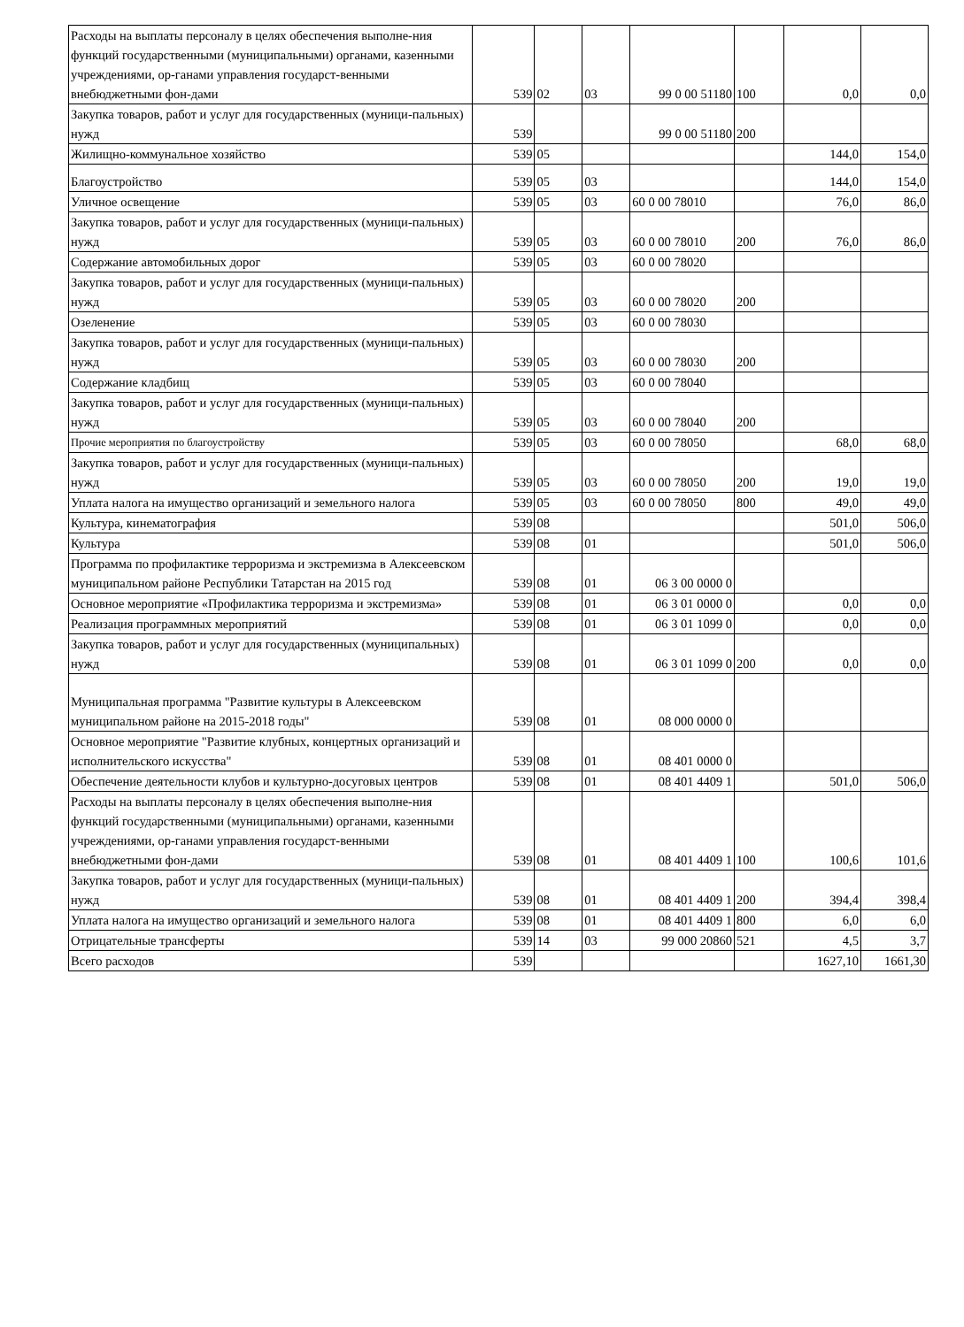| Расходы на выплаты персоналу в целях обеспечения выполне-ния функций государственными (муниципальными) органами, казенными учреждениями, ор-ганами управления государст-венными внебюджетными фон-дами | 539 | 02 | 03 | 99 0 00 51180 | 100 | 0,0 | 0,0 |
| Закупка товаров, работ и услуг для государственных (муници-пальных) нужд | 539 | | | 99 0 00 51180 | 200 | | |
| Жилищно-коммунальное хозяйство | 539 | 05 | | | | 144,0 | 154,0 |
| Благоустройство | 539 | 05 | 03 | | | 144,0 | 154,0 |
| Уличное освещение | 539 | 05 | 03 | 60 0 00 78010 | | 76,0 | 86,0 |
| Закупка товаров, работ и услуг для государственных (муници-пальных) нужд | 539 | 05 | 03 | 60 0 00 78010 | 200 | 76,0 | 86,0 |
| Содержание автомобильных дорог | 539 | 05 | 03 | 60 0 00 78020 | | | |
| Закупка товаров, работ и услуг для государственных (муници-пальных) нужд | 539 | 05 | 03 | 60 0 00 78020 | 200 | | |
| Озеленение | 539 | 05 | 03 | 60 0 00 78030 | | | |
| Закупка товаров, работ и услуг для государственных (муници-пальных) нужд | 539 | 05 | 03 | 60 0 00 78030 | 200 | | |
| Содержание кладбищ | 539 | 05 | 03 | 60 0 00 78040 | | | |
| Закупка товаров, работ и услуг для государственных (муници-пальных) нужд | 539 | 05 | 03 | 60 0 00 78040 | 200 | | |
| Прочие мероприятия по благоустройству | 539 | 05 | 03 | 60 0 00 78050 | | 68,0 | 68,0 |
| Закупка товаров, работ и услуг для государственных (муници-пальных) нужд | 539 | 05 | 03 | 60 0 00 78050 | 200 | 19,0 | 19,0 |
| Уплата налога на имущество организаций и земельного налога | 539 | 05 | 03 | 60 0 00 78050 | 800 | 49,0 | 49,0 |
| Культура, кинематография | 539 | 08 | | | | 501,0 | 506,0 |
| Культура | 539 | 08 | 01 | | | 501,0 | 506,0 |
| Программа по профилактике терроризма и экстремизма в Алексеевском муниципальном районе Республики Татарстан на 2015 год | 539 | 08 | 01 | 06 3 00 0000 0 | | | |
| Основное мероприятие «Профилактика терроризма и экстремизма» | 539 | 08 | 01 | 06 3 01 0000 0 | | 0,0 | 0,0 |
| Реализация программных мероприятий | 539 | 08 | 01 | 06 3 01 1099 0 | | 0,0 | 0,0 |
| Закупка товаров, работ и услуг для государственных (муниципальных) нужд | 539 | 08 | 01 | 06 3 01 1099 0 | 200 | 0,0 | 0,0 |
| Муниципальная программа "Развитие культуры в Алексеевском муниципальном районе на 2015-2018 годы" | 539 | 08 | 01 | 08 000 0000 0 | | | |
| Основное мероприятие "Развитие клубных, концертных организаций и исполнительского искусства" | 539 | 08 | 01 | 08 401 0000 0 | | | |
| Обеспечение деятельности клубов и культурно-досуговых центров | 539 | 08 | 01 | 08 401 4409 1 | | 501,0 | 506,0 |
| Расходы на выплаты персоналу в целях обеспечения выполне-ния функций государственными (муниципальными) органами, казенными учреждениями, ор-ганами управления государст-венными внебюджетными фон-дами | 539 | 08 | 01 | 08 401 4409 1 | 100 | 100,6 | 101,6 |
| Закупка товаров, работ и услуг для государственных (муници-пальных) нужд | 539 | 08 | 01 | 08 401 4409 1 | 200 | 394,4 | 398,4 |
| Уплата налога на имущество организаций и земельного налога | 539 | 08 | 01 | 08 401 4409 1 | 800 | 6,0 | 6,0 |
| Отрицательные трансферты | 539 | 14 | 03 | 99 000 20860 | 521 | 4,5 | 3,7 |
| Всего расходов | 539 | | | | | 1627,10 | 1661,30 |